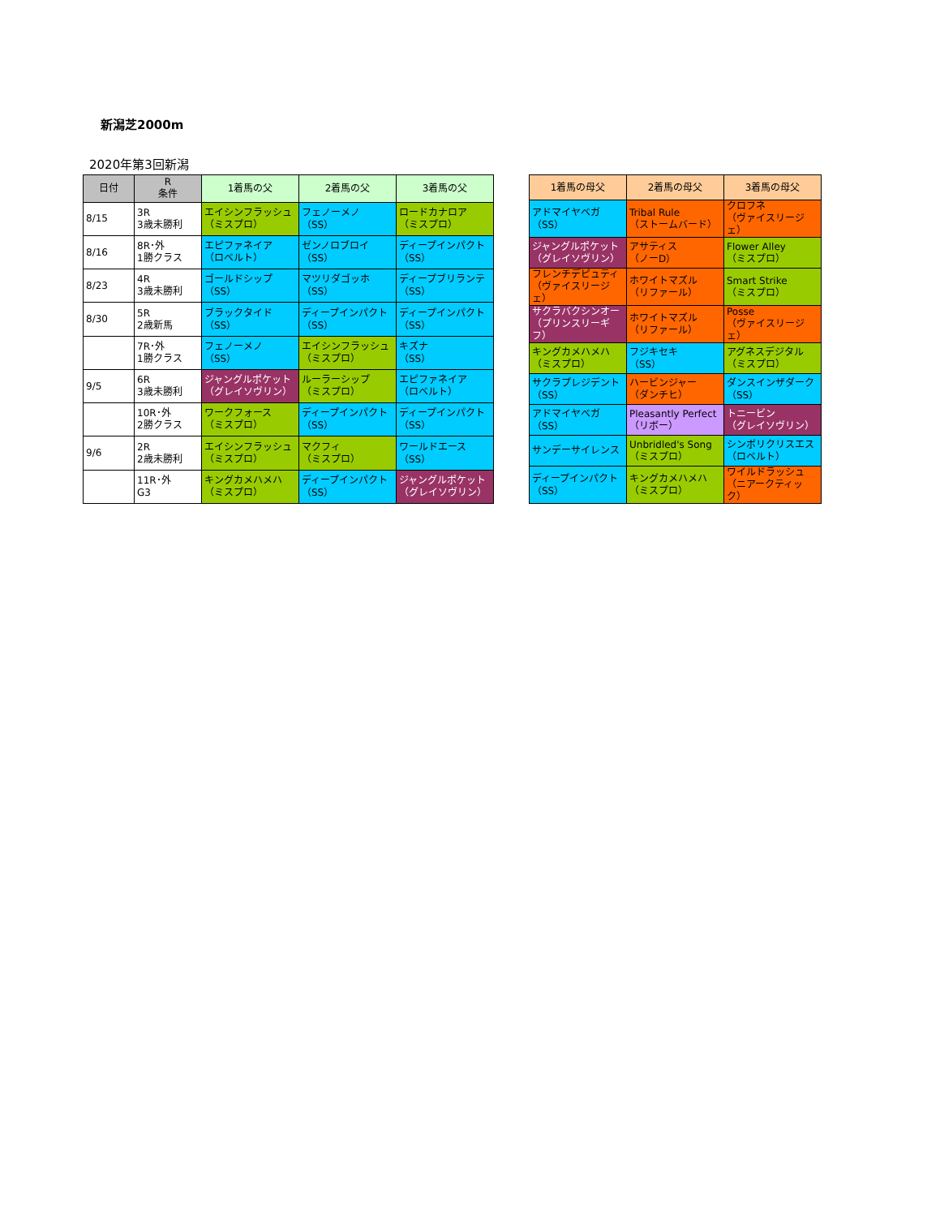新潟芝2000m
2020年第3回新潟
| 日付 | R 条件 | 1着馬の父 | 2着馬の父 | 3着馬の父 |
| --- | --- | --- | --- | --- |
| 8/15 | 3R 3歳未勝利 | エイシンフラッシュ （ミスプロ） | フェノーメノ （SS） | ロードカナロア （ミスプロ） |
| 8/16 | 8R･外 1勝クラス | エピファネイア （ロベルト） | ゼンノロブロイ （SS） | ディープインパクト （SS） |
| 8/23 | 4R 3歳未勝利 | ゴールドシップ （SS） | マツリダゴッホ （SS） | ディープブリランテ （SS） |
| 8/30 | 5R 2歳新馬 | ブラックタイド （SS） | ディープインパクト （SS） | ディープインパクト （SS） |
| | 7R･外 1勝クラス | フェノーメノ （SS） | エイシンフラッシュ （ミスプロ） | キズナ （SS） |
| 9/5 | 6R 3歳未勝利 | ジャングルポケット （グレイソヴリン） | ルーラーシップ （ミスプロ） | エピファネイア （ロベルト） |
| | 10R･外 2勝クラス | ワークフォース （ミスプロ） | ディープインパクト （SS） | ディープインパクト （SS） |
| 9/6 | 2R 2歳未勝利 | エイシンフラッシュ （ミスプロ） | マクフィ （ミスプロ） | ワールドエース （SS） |
| | 11R･外 G3 | キングカメハメハ （ミスプロ） | ディープインパクト （SS） | ジャングルポケット （グレイソヴリン） |
| 1着馬の母父 | 2着馬の母父 | 3着馬の母父 |
| --- | --- | --- |
| アドマイヤベガ （SS） | Tribal Rule （ストームバード） | クロフネ （ヴァイスリージェ） |
| ジャングルポケット （グレイソヴリン） | アサティス （ノーD） | Flower Alley （ミスプロ） |
| フレンチデピュティ （ヴァイスリージェ） | ホワイトマズル （リファール） | Smart Strike （ミスプロ） |
| サクラバクシンオー （プリンスリーギフ） | ホワイトマズル （リファール） | Posse （ヴァイスリージェ） |
| キングカメハメハ （ミスプロ） | フジキセキ （SS） | アグネスデジタル （ミスプロ） |
| サクラプレジデント （SS） | ハービンジャー （ダンチヒ） | ダンスインザダーク （SS） |
| アドマイヤベガ （SS） | Pleasantly Perfect （リボー） | トニービン （グレイソヴリン） |
| サンデーサイレンス | Unbridled's Song （ミスプロ） | シンボリクリスエス （ロベルト） |
| ディープインパクト （SS） | キングカメハメハ （ミスプロ） | ワイルドラッシュ （ニアークティック） |